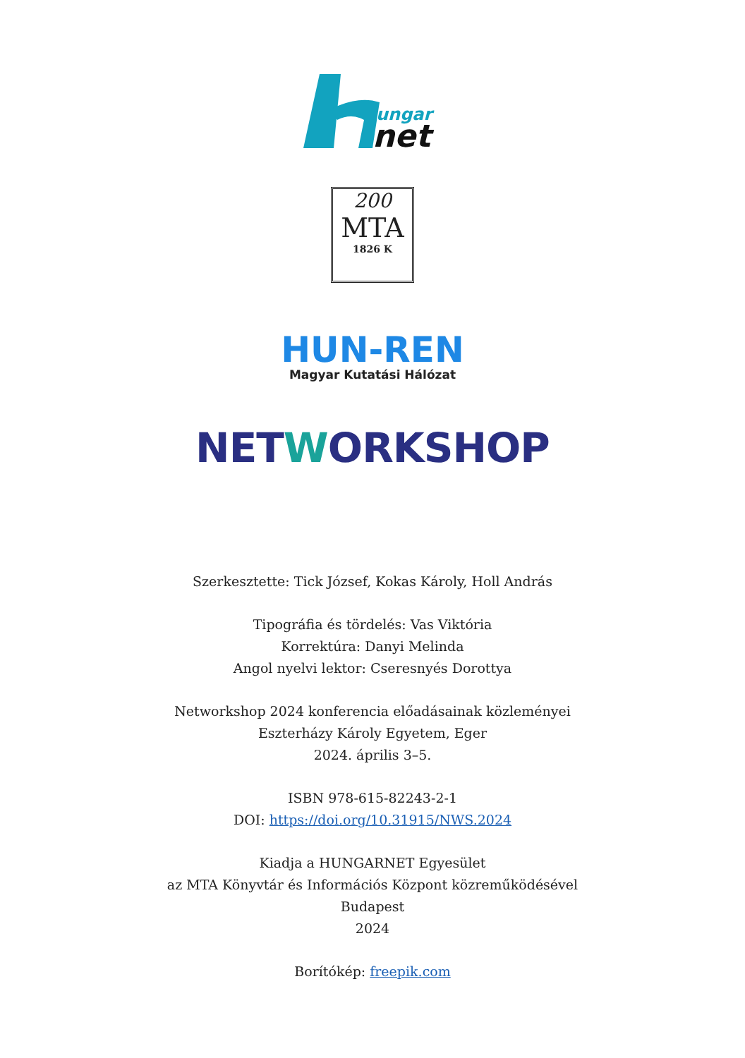ungar
net
200
MTA
1826 K
HUN-REN
Magyar Kutatási Hálózat
NETWORKSHOP
Szerkesztette: Tick József, Kokas Károly, Holl András
Tipográfia és tördelés: Vas Viktória
Korrektúra: Danyi Melinda
Angol nyelvi lektor: Cseresnyés Dorottya
Networkshop 2024 konferencia előadásainak közleményei
Eszterházy Károly Egyetem, Eger
2024. április 3–5.
ISBN 978-615-82243-2-1
DOI: https://doi.org/10.31915/NWS.2024
Kiadja a HUNGARNET Egyesület
az MTA Könyvtár és Információs Központ közreműködésével
Budapest
2024
Borítókép: freepik.com